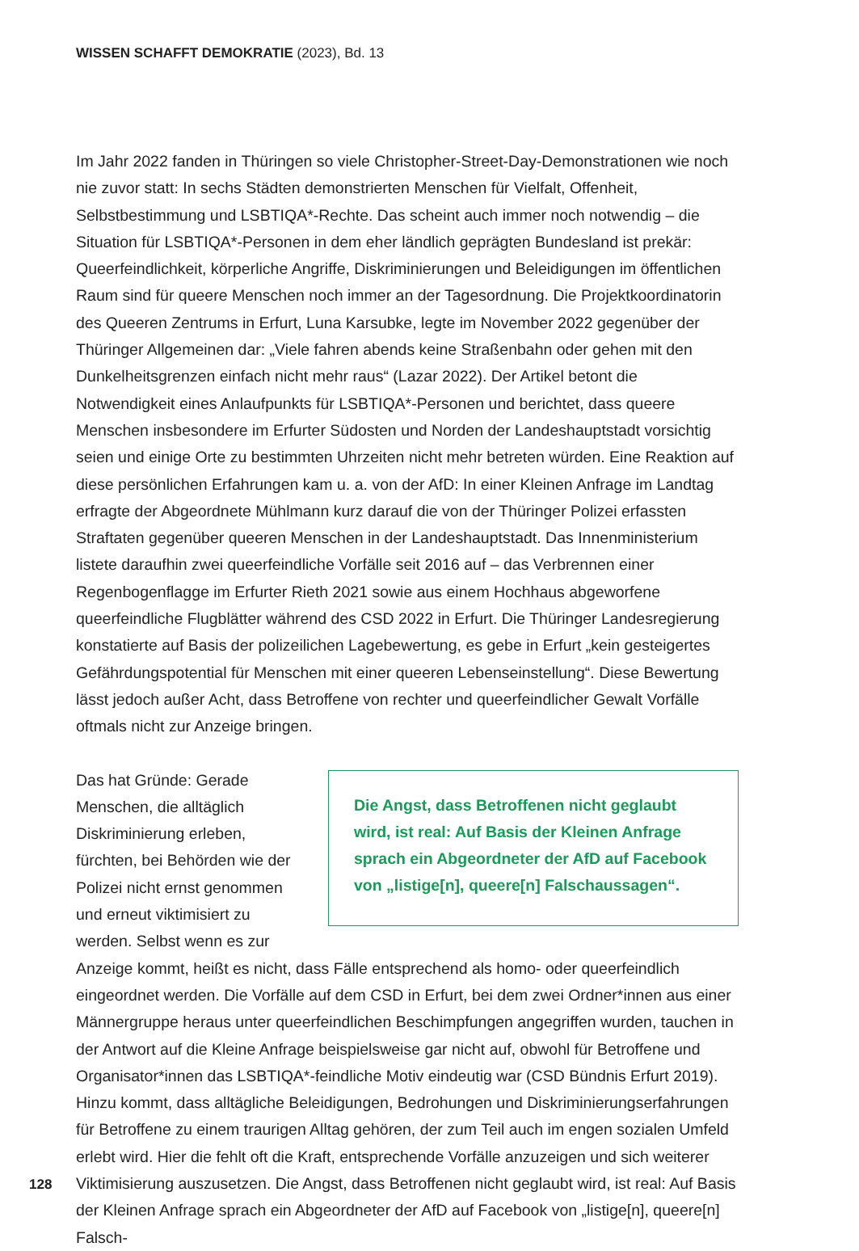WISSEN SCHAFFT DEMOKRATIE (2023), Bd. 13
Im Jahr 2022 fanden in Thüringen so viele Christopher-Street-Day-Demonstrationen wie noch nie zuvor statt: In sechs Städten demonstrierten Menschen für Vielfalt, Offenheit, Selbstbestimmung und LSBTIQA*-Rechte. Das scheint auch immer noch notwendig – die Situation für LSBTIQA*-Personen in dem eher ländlich geprägten Bundesland ist prekär: Queerfeindlichkeit, körperliche Angriffe, Diskriminierungen und Beleidigungen im öffentlichen Raum sind für queere Menschen noch immer an der Tagesordnung. Die Projektkoordinatorin des Queeren Zentrums in Erfurt, Luna Karsubke, legte im November 2022 gegenüber der Thüringer Allgemeinen dar: „Viele fahren abends keine Straßenbahn oder gehen mit den Dunkelheitsgrenzen einfach nicht mehr raus“ (Lazar 2022). Der Artikel betont die Notwendigkeit eines Anlaufpunkts für LSBTIQA*-Personen und berichtet, dass queere Menschen insbesondere im Erfurter Südosten und Norden der Landeshauptstadt vorsichtig seien und einige Orte zu bestimmten Uhrzeiten nicht mehr betreten würden. Eine Reaktion auf diese persönlichen Erfahrungen kam u. a. von der AfD: In einer Kleinen Anfrage im Landtag erfragte der Abgeordnete Mühlmann kurz darauf die von der Thüringer Polizei erfassten Straftaten gegenüber queeren Menschen in der Landeshauptstadt. Das Innenministerium listete daraufhin zwei queerfeindliche Vorfälle seit 2016 auf – das Verbrennen einer Regenbogenflagge im Erfurter Rieth 2021 sowie aus einem Hochhaus abgeworfene queerfeindliche Flugblätter während des CSD 2022 in Erfurt. Die Thüringer Landesregierung konstatierte auf Basis der polizeilichen Lagebewertung, es gebe in Erfurt „kein gesteigertes Gefährdungspotential für Menschen mit einer queeren Lebenseinstellung“. Diese Bewertung lässt jedoch außer Acht, dass Betroffene von rechter und queerfeindlicher Gewalt Vorfälle oftmals nicht zur Anzeige bringen.
Die Angst, dass Betroffenen nicht geglaubt wird, ist real: Auf Basis der Kleinen Anfrage sprach ein Abgeordneter der AfD auf Facebook von „listige[n], queere[n] Falschaussagen“.
Das hat Gründe: Gerade Menschen, die alltäglich Diskriminierung erleben, fürchten, bei Behörden wie der Polizei nicht ernst genommen und erneut viktimisiert zu werden. Selbst wenn es zur Anzeige kommt, heißt es nicht, dass Fälle entsprechend als homo- oder queerfeindlich eingeordnet werden. Die Vorfälle auf dem CSD in Erfurt, bei dem zwei Ordner*innen aus einer Männergruppe heraus unter queerfeindlichen Beschimpfungen angegriffen wurden, tauchen in der Antwort auf die Kleine Anfrage beispielsweise gar nicht auf, obwohl für Betroffene und Organisator*innen das LSBTIQA*-feindliche Motiv eindeutig war (CSD Bündnis Erfurt 2019). Hinzu kommt, dass alltägliche Beleidigungen, Bedrohungen und Diskriminierungserfahrungen für Betroffene zu einem traurigen Alltag gehören, der zum Teil auch im engen sozialen Umfeld erlebt wird. Hier die fehlt oft die Kraft, entsprechende Vorfälle anzuzeigen und sich weiterer Viktimisierung auszusetzen. Die Angst, dass Betroffenen nicht geglaubt wird, ist real: Auf Basis der Kleinen Anfrage sprach ein Abgeordneter der AfD auf Facebook von „listige[n], queere[n] Falsch-
128